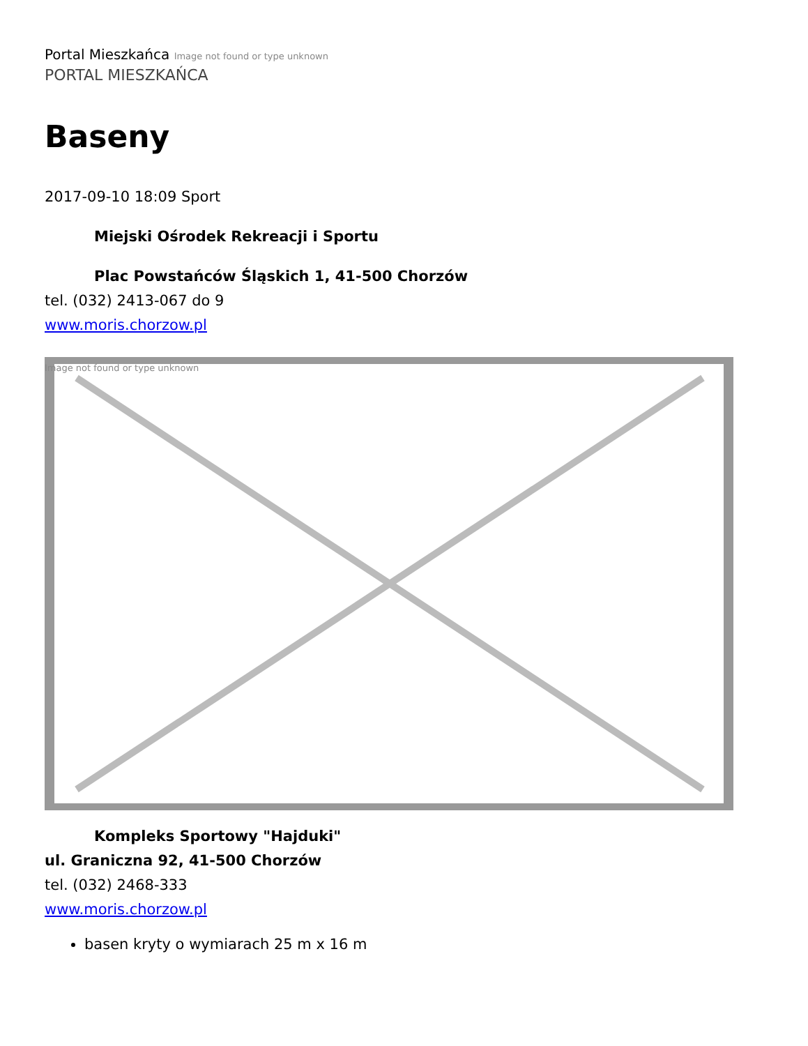Portal Mieszkańca Image not found or type unknown
PORTAL MIESZKAŃCA
Baseny
2017-09-10 18:09 Sport
Miejski Ośrodek Rekreacji i Sportu
Plac Powstańców Śląskich 1, 41-500 Chorzów
tel. (032) 2413-067 do 9
www.moris.chorzow.pl
Image not found or type unknown
Kompleks Sportowy "Hajduki"
ul. Graniczna 92, 41-500 Chorzów
tel. (032) 2468-333
www.moris.chorzow.pl
basen kryty o wymiarach 25 m x 16 m